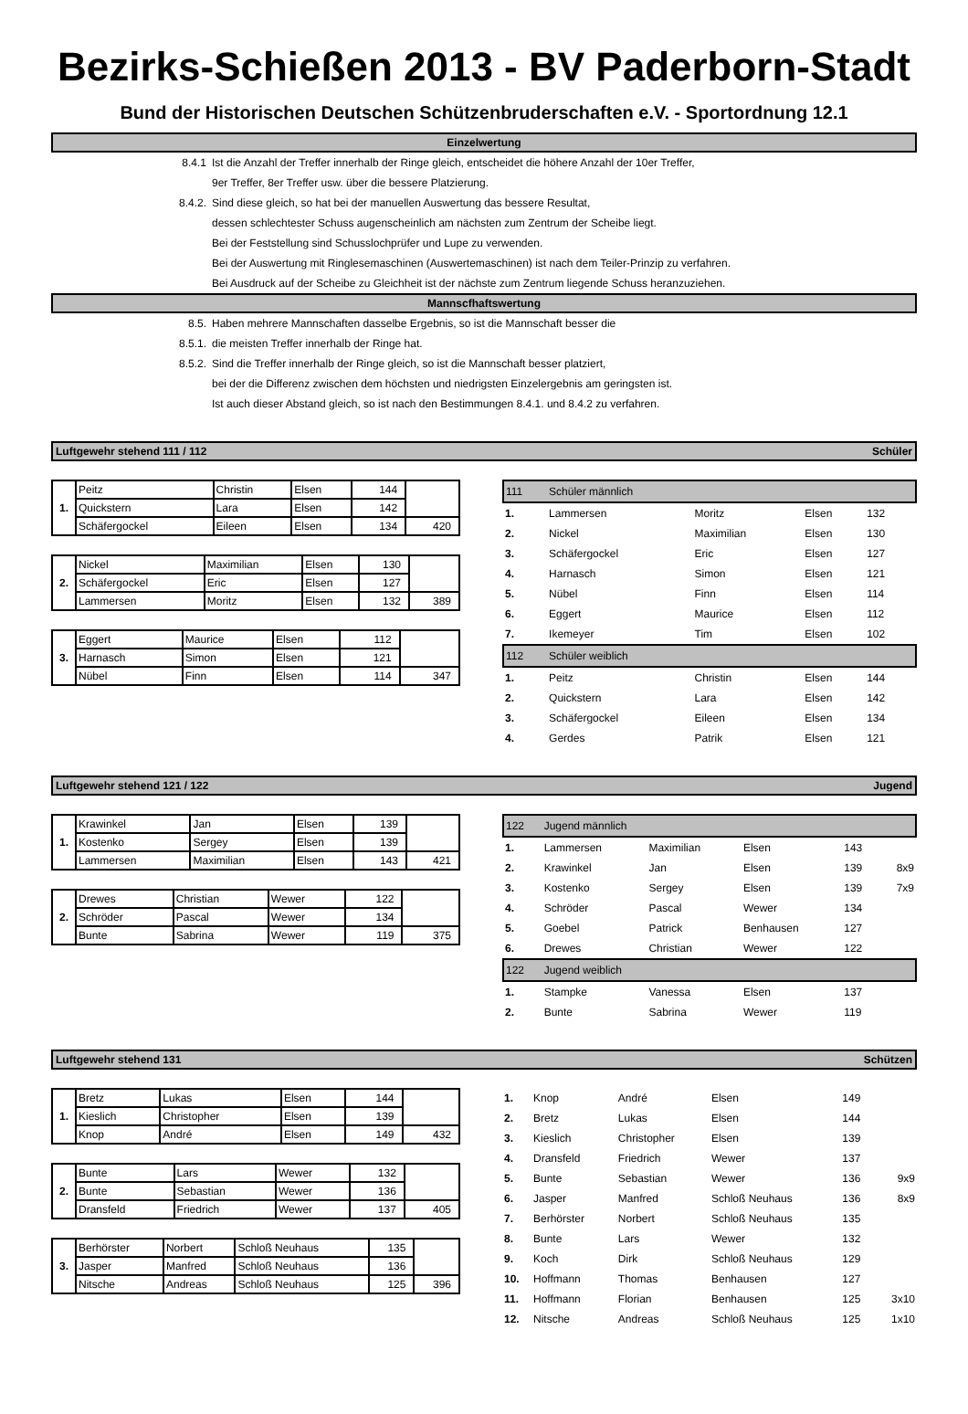Bezirks-Schießen 2013 - BV Paderborn-Stadt
Bund der Historischen Deutschen Schützenbruderschaften e.V. - Sportordnung 12.1
Einzelwertung
8.4.1 Ist die Anzahl der Treffer innerhalb der Ringe gleich, entscheidet die höhere Anzahl der 10er Treffer,
9er Treffer, 8er Treffer usw. über die bessere Platzierung.
8.4.2. Sind diese gleich, so hat bei der manuellen Auswertung das bessere Resultat,
dessen schlechtester Schuss augenscheinlich am nächsten zum Zentrum der Scheibe liegt.
Bei der Feststellung sind Schusslochprüfer und Lupe zu verwenden.
Bei der Auswertung mit Ringlesemaschinen (Auswertemaschinen) ist nach dem Teiler-Prinzip zu verfahren.
Bei Ausdruck auf der Scheibe zu Gleichheit ist der nächste zum Zentrum liegende Schuss heranzuziehen.
Mannscfhaftswertung
8.5. Haben mehrere Mannschaften dasselbe Ergebnis, so ist die Mannschaft besser die
8.5.1. die meisten Treffer innerhalb der Ringe hat.
8.5.2. Sind die Treffer innerhalb der Ringe gleich, so ist die Mannschaft besser platziert,
bei der die Differenz zwischen dem höchsten und niedrigsten Einzelergebnis am geringsten ist.
Ist auch dieser Abstand gleich, so ist nach den Bestimmungen 8.4.1. und 8.4.2 zu verfahren.
Luftgewehr stehend 111 / 112 Schüler
| 1. | Peitz | Christin | Elsen | 144 | |
| | Quickstern | Lara | Elsen | 142 | |
| | Schäfergockel | Eileen | Elsen | 134 | 420 |
| 2. | Nickel | Maximilian | Elsen | 130 | |
| | Schäfergockel | Eric | Elsen | 127 | |
| | Lammersen | Moritz | Elsen | 132 | 389 |
| 3. | Eggert | Maurice | Elsen | 112 | |
| | Harnasch | Simon | Elsen | 121 | |
| | Nübel | Finn | Elsen | 114 | 347 |
| 111 | Schüler männlich | | | | |
| 1. | Lammersen | Moritz | Elsen | 132 | |
| 2. | Nickel | Maximilian | Elsen | 130 | |
| 3. | Schäfergockel | Eric | Elsen | 127 | |
| 4. | Harnasch | Simon | Elsen | 121 | |
| 5. | Nübel | Finn | Elsen | 114 | |
| 6. | Eggert | Maurice | Elsen | 112 | |
| 7. | Ikemeyer | Tim | Elsen | 102 | |
| 112 | Schüler weiblich | | | | |
| 1. | Peitz | Christin | Elsen | 144 | |
| 2. | Quickstern | Lara | Elsen | 142 | |
| 3. | Schäfergockel | Eileen | Elsen | 134 | |
| 4. | Gerdes | Patrik | Elsen | 121 | |
Luftgewehr stehend 121 / 122 Jugend
| 1. | Krawinkel | Jan | Elsen | 139 | |
| | Kostenko | Sergey | Elsen | 139 | |
| | Lammersen | Maximilian | Elsen | 143 | 421 |
| 2. | Drewes | Christian | Wewer | 122 | |
| | Schröder | Pascal | Wewer | 134 | |
| | Bunte | Sabrina | Wewer | 119 | 375 |
| 122 | Jugend männlich | | | | |
| 1. | Lammersen | Maximilian | Elsen | 143 | |
| 2. | Krawinkel | Jan | Elsen | 139 | 8x9 |
| 3. | Kostenko | Sergey | Elsen | 139 | 7x9 |
| 4. | Schröder | Pascal | Wewer | 134 | |
| 5. | Goebel | Patrick | Benhausen | 127 | |
| 6. | Drewes | Christian | Wewer | 122 | |
| 122 | Jugend weiblich | | | | |
| 1. | Stampke | Vanessa | Elsen | 137 | |
| 2. | Bunte | Sabrina | Wewer | 119 | |
Luftgewehr stehend 131 Schützen
| 1. | Bretz | Lukas | Elsen | 144 | |
| | Kieslich | Christopher | Elsen | 139 | |
| | Knop | André | Elsen | 149 | 432 |
| 2. | Bunte | Lars | Wewer | 132 | |
| | Bunte | Sebastian | Wewer | 136 | |
| | Dransfeld | Friedrich | Wewer | 137 | 405 |
| 3. | Berhörster | Norbert | Schloß Neuhaus | 135 | |
| | Jasper | Manfred | Schloß Neuhaus | 136 | |
| | Nitsche | Andreas | Schloß Neuhaus | 125 | 396 |
| 1. | Knop | André | Elsen | 149 | |
| 2. | Bretz | Lukas | Elsen | 144 | |
| 3. | Kieslich | Christopher | Elsen | 139 | |
| 4. | Dransfeld | Friedrich | Wewer | 137 | |
| 5. | Bunte | Sebastian | Wewer | 136 | 9x9 |
| 6. | Jasper | Manfred | Schloß Neuhaus | 136 | 8x9 |
| 7. | Berhörster | Norbert | Schloß Neuhaus | 135 | |
| 8. | Bunte | Lars | Wewer | 132 | |
| 9. | Koch | Dirk | Schloß Neuhaus | 129 | |
| 10. | Hoffmann | Thomas | Benhausen | 127 | |
| 11. | Hoffmann | Florian | Benhausen | 125 | 3x10 |
| 12. | Nitsche | Andreas | Schloß Neuhaus | 125 | 1x10 |